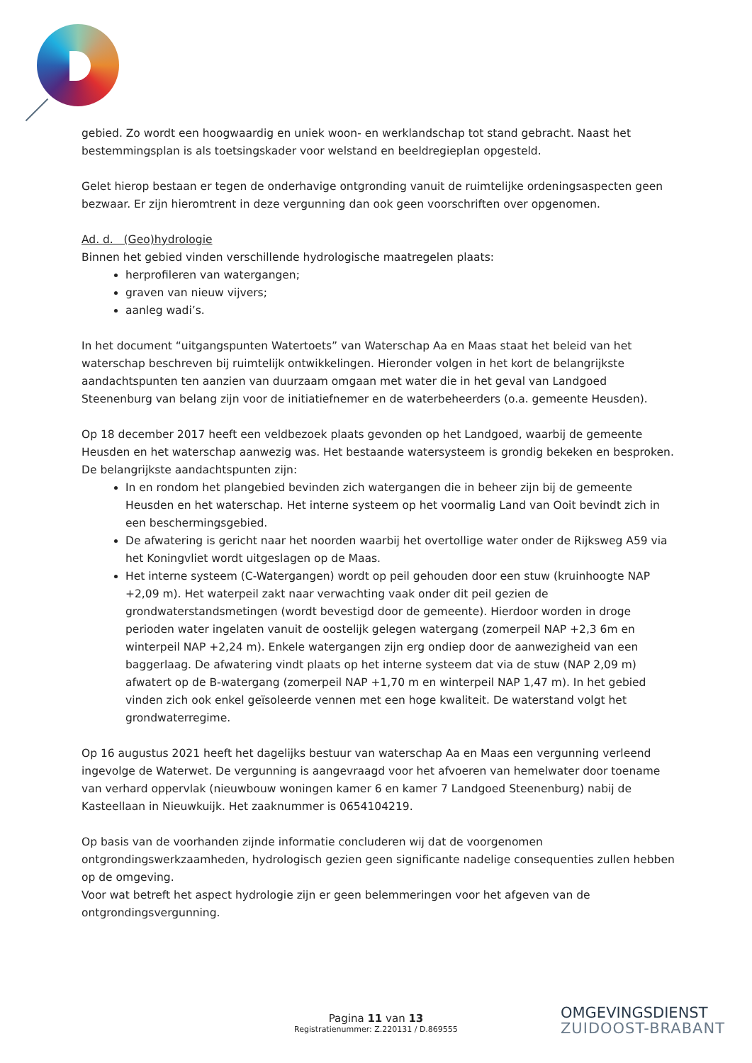gebied. Zo wordt een hoogwaardig en uniek woon- en werklandschap tot stand gebracht. Naast het bestemmingsplan is als toetsingskader voor welstand en beeldregieplan opgesteld.
Gelet hierop bestaan er tegen de onderhavige ontgronding vanuit de ruimtelijke ordeningsaspecten geen bezwaar. Er zijn hieromtrent in deze vergunning dan ook geen voorschriften over opgenomen.
Ad. d. (Geo)hydrologie
Binnen het gebied vinden verschillende hydrologische maatregelen plaats:
herprofileren van watergangen;
graven van nieuw vijvers;
aanleg wadi’s.
In het document “uitgangspunten Watertoets” van Waterschap Aa en Maas staat het beleid van het waterschap beschreven bij ruimtelijk ontwikkelingen. Hieronder volgen in het kort de belangrijkste aandachtspunten ten aanzien van duurzaam omgaan met water die in het geval van Landgoed Steenenburg van belang zijn voor de initiatiefnemer en de waterbeheerders (o.a. gemeente Heusden).
Op 18 december 2017 heeft een veldbezoek plaats gevonden op het Landgoed, waarbij de gemeente Heusden en het waterschap aanwezig was. Het bestaande watersysteem is grondig bekeken en besproken. De belangrijkste aandachtspunten zijn:
In en rondom het plangebied bevinden zich watergangen die in beheer zijn bij de gemeente Heusden en het waterschap. Het interne systeem op het voormalig Land van Ooit bevindt zich in een beschermingsgebied.
De afwatering is gericht naar het noorden waarbij het overtollige water onder de Rijksweg A59 via het Koningvliet wordt uitgeslagen op de Maas.
Het interne systeem (C-Watergangen) wordt op peil gehouden door een stuw (kruinhoogte NAP +2,09 m). Het waterpeil zakt naar verwachting vaak onder dit peil gezien de grondwaterstandsmetingen (wordt bevestigd door de gemeente). Hierdoor worden in droge perioden water ingelaten vanuit de oostelijk gelegen watergang (zomerpeil NAP +2,3 6m en winterpeil NAP +2,24 m). Enkele watergangen zijn erg ondiep door de aanwezigheid van een baggerlaag. De afwatering vindt plaats op het interne systeem dat via de stuw (NAP 2,09 m) afwatert op de B-watergang (zomerpeil NAP +1,70 m en winterpeil NAP 1,47 m). In het gebied vinden zich ook enkel geïsoleerde vennen met een hoge kwaliteit. De waterstand volgt het grondwaterregime.
Op 16 augustus 2021 heeft het dagelijks bestuur van waterschap Aa en Maas een vergunning verleend ingevolge de Waterwet. De vergunning is aangevraagd voor het afvoeren van hemelwater door toename van verhard oppervlak (nieuwbouw woningen kamer 6 en kamer 7 Landgoed Steenenburg) nabij de Kasteellaan in Nieuwkuijk. Het zaaknummer is 0654104219.
Op basis van de voorhanden zijnde informatie concluderen wij dat de voorgenomen ontgrondingswerkzaamheden, hydrologisch gezien geen significante nadelige consequenties zullen hebben op de omgeving.
Voor wat betreft het aspect hydrologie zijn er geen belemmeringen voor het afgeven van de ontgrondingsvergunning.
Pagina 11 van 13
Registratienummer: Z.220131 / D.869555
OMGEVINGSDIENST
ZUIDOOST-BRABANT